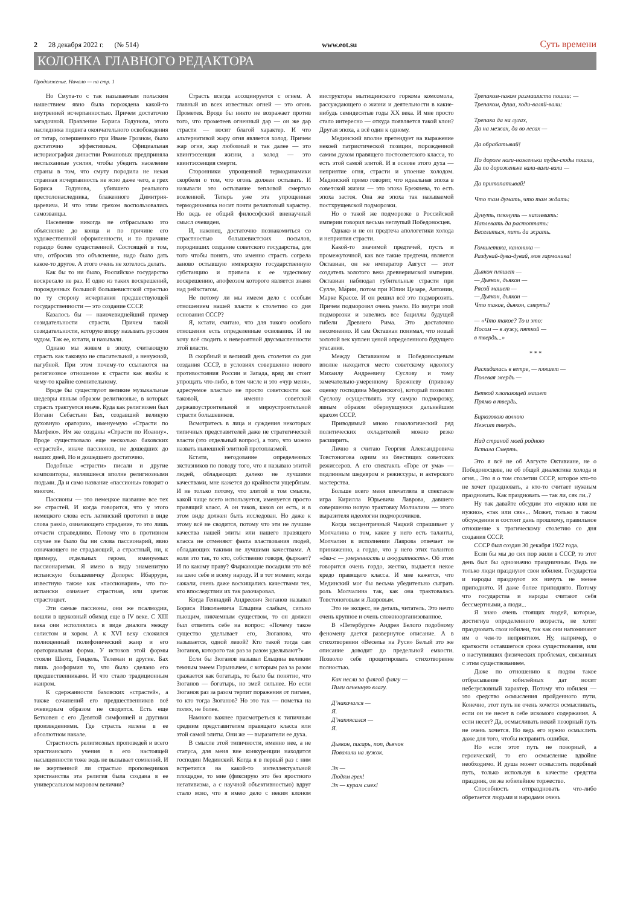2 28 декабря 2022 г. (№ 514) www.eot.su Суть времени
КОЛОНКА ГЛАВНОГО РЕДАКТОРА
Продолжение. Начало — на стр. 1
Но Смута-то с так называемым польским нашествием явно была порождена какой-то внутренней исчерпанностью. Причем достаточно загадочной. Правление Бориса Годунова, этого наследника подвига окончательного освобождения от татар, совершенного при Иване Грозном, было достаточно эффективным. Официальная историография династии Романовых предприняла неслыханные усилия, чтобы убедить население страны в том, что смуту породила не некая странная исчерпанность не ясно даже чего, а грех Бориса Годунова, убившего реального престолонаследника, блаженного Димитрия-царевича. И что этим грехом воспользовались самозванцы.
Население никогда не отбрасывало это объяснение до конца и по причине его художественной оформленности, и по причине гораздо более существенной. Состоящей в том, что, отбросив это объяснение, надо было дать какое-то другое. А этого очень не хотелось делать.
Как бы то ни было, Российское государство воскресало не раз. И одно из таких воскрешений, порожденных большой большевистской страстью по ту сторону исчерпания предшествующей государственности — это создание СССР.
Казалось бы — наиочевиднейший пример созидательности страсти. Причем такой созидательности, которую впору называть русским чудом. Так ее, кстати, и называли.
Однако мы живем в эпоху, считающую страсть как таковую не спасительной, а ненужной, пагубной. При этом почему-то ссылаются на религиозное отношение к страсти как якобы к чему-то крайне сомнительному.
Вроде бы существуют великие музыкальные шедевры явным образом религиозные, в которых страсть трактуется иначе. Куда как религиозен был Иоганн Себастьян Бах, создавший великую духовную ораторию, именуемую «Страсти по Матфею». Им же созданы «Страсти по Иоанну». Вроде существовало еще несколько баховских «страстей», иначе пассионов, не дошедших до наших дней. Но и дошедшего достаточно.
Подобные «страсти» писали и другие композиторы, являвшиеся вполне религиозными людьми. Да и само название «пассионы» говорит о многом.
Пассионы — это немецкое название все тех же страстей. И когда говорится, что у этого немецкого слова есть латинский прототип в виде слова passio, означающего страдание, то это лишь отчасти справедливо. Потому что в противном случае не было бы ни слова пассионарий, явно означающего не страдающий, а страстный, ни, к примеру, отдельных героев, именуемых пассионариями. Я имею в виду знаменитую испанскую большевичку Долорес Ибаррури, известную также как «пассионария», что по-испански означает страстная, или цветок страстоцвет.
Эти самые пассионы, они же псалмодии, вошли в церковный обиход еще в IV веке. С XIII века они исполнялись в виде диалога между солистом и хором. А к XVI веку сложился полноценный полифонический жанр и его ораториальная форма. У истоков этой формы стояли Шютц, Гендель, Телеман и другие. Бах лишь дооформил то, что было сделано его предшественниками. И что стало традиционным жанром.
К сдержанности баховских «страстей», а также сочинений его предшественников всё очевидным образом не сводится. Есть еще Бетховен с его Девятой симфонией и другими произведениями. Где страсть явлена в ее абсолютном накале.
Страстность религиозных проповедей и всего христианского учения в его настоящей насыщенности тоже ведь не вызывает сомнений. И не жертвенной ли страстью проповедников христианства эта религия была создана в ее универсальном мировом величии?
Страсть всегда ассоциируется с огнем. А главный из всех известных огней — это огонь Прометея. Вроде бы никто не возражает против того, что прометеев огненный дар — он же дар страсти — носит благой характер. И что альтернативой жару огня является холод. Причем жар огня, жар любовный и так далее — это квинтэссенция жизни, а холод — это квинтэссенция смерти.
Сторонники упрощенной термодинамики скорбели о том, что огонь должен остывать. И называли это остывание тепловой смертью вселенной. Теперь уже эта упрощенная термодинамика носит почти реликтовый характер. Но ведь ее общий философский вненаучный смысл очевиден.
И, наконец, достаточно познакомиться со страстностью большевистских посылов, породивших создание советского государства, для того чтобы понять, что именно страсть согрела заново остывшую имперскую государственную субстанцию и привела к ее чудесному воскрешению, апофеозом которого является знамя над рейхстагом.
Не потому ли мы имеем дело с особым отношением нашей власти к столетию со дня основания СССР?
Я, кстати, считаю, что для такого особого отношения есть определенные основания. И не хочу всё сводить к невероятной двусмысленности этой власти.
В скорбный и великий день столетия со дня создания СССР, в условиях совершенно нового противостояния России и Запада, вряд ли стоит упрощать что-либо, в том числе и это «чур меня», адресуемое властью не просто советскости как таковой, а именно советской державоустроительной и мироустроительной страсти большевиков.
Всмотритесь в лица и суждения некоторых типичных представителей даже не стратегической власти (это отдельный вопрос), а того, что можно назвать нынешней элитной протоплазмой.
Кстати, негодование определенных экстазников по поводу того, что я называю элитой людей, обладающих далеко не лучшими качествами, мне кажется до крайности ущербным. И не только потому, что элитой в том смысле, какой чаще всего используется, именуется просто правящий класс. А он таков, каков он есть, и в этом виде должен быть исследован. Но даже к этому всё не сводится, потому что эти не лучшие качества нашей элиты или нашего правящего класса не отменяют факта властвования людей, обладающих такими не лучшими качествами. А коли это так, то кто, собственно говоря, фыркает? И по какому праву? Фыркающие посадили это всё на шею себе и всему народу. И в тот момент, когда сажали, очень даже восхищались качествами тех, кто впоследствии их так разочаровал.
Когда Геннадий Андреевич Зюганов называл Бориса Николаевича Ельцина слабым, сильно пьющим, никчемным существом, то он должен был ответить себе на вопрос: «Почему такое существо уделывает его, Зюганова, что называется, одной левой? Кто такой тогда сам Зюганов, которого так раз за разом уделывают?»
Если бы Зюганов называл Ельцина великим темным змеем Горынычем, с которым раз за разом сражается как богатырь, то было бы понятно, что Зюганов — богатырь, но змей сильнее. Но если Зюганов раз за разом терпит поражения от пигмея, то кто тогда Зюганов? Но это так — пометка на полях, не более.
Намного важнее присмотреться к типичным средним представителям правящего класса или этой самой элиты. Они же — выразители ее духа.
В смысле этой типичности, именно нее, а не статуса, для меня вне конкуренции находится господин Мединский. Когда я в первый раз с ним встретился на какой-то интеллектуальной площадке, то мне (фиксирую это без яростного негативизма, а с научной объективностью) вдруг стало ясно, что я имею дело с неким клоном инструктора мытищинского горкома комсомола, рассуждающего о жизни и деятельности в какие-нибудь семидесятые годы XX века. И мне просто стало интересно — откуда появляется такой клон? Другая эпоха, а всё один к одному.
Мединский вполне претендует на выражение некоей патриотической позиции, порожденной самим духом правящего постсоветского класса, то есть этой самой элитой. И в основе этого духа — неприятие огня, страсти и упоение холодом. Мединский прямо говорит, что идеальная эпоха в советской жизни — это эпоха Брежнева, то есть эпоха застоя. Она же эпоха так называемой постхрущевской подморозки.
Но о такой же подморозке в Российской империи говорил весьма неглупый Победоносцев.
Однако и не он предтеча апологетики холода и неприятия страсти.
Какой-то значимой предтечей, пусть и промежуточной, как все такие предтечи, является Октавиан, он же император Август — этот создатель золотого века древнеримской империи. Октавиан наблюдал губительные страсти при Сулле, Ма́рии, потом при Юлии Цезаре, Антонии, Марке Крассе. И он решил всё это подморозить. Причем подморозил очень умело. Но внутри этой подморозки и завелись все бациллы будущей гибели Древнего Рима. Это достаточно несомненно. И сам Октавиан понимал, что новый золотой век куплен ценой определенного будущего угасания.
Между Октавианом и Победоносцевым вполне находится место советскому идеологу Михаилу Андреевичу Суслову и тому замечательно-умеренному Брежневу (привожу оценку господина Мединского), который позволил Суслову осуществлять эту самую подморозку, явным образом обернувшуюся дальнейшим крахом СССР.
Приводимый мною гомологический ряд политических охладителей можно резко расширить.
Лично я считаю Георгия Александровича Товстоногова одним из блестящих советских режиссеров. А его спектакль «Горе от ума» — подлинным шедевром и режиссуры, и актерского мастерства.
Больше всего меня впечатляла в спектакле игра Кирилла Юрьевича Лаврова, давшего совершенно новую трактовку Молчалина — этого выразителя идеологии подморозчиков.
Когда эксцентричный Чацкий спрашивает у Молчалина о том, какие у него есть таланты, Молчалин в исполнении Лаврова отвечает не приниженно, а гордо, что у него этих талантов «два-с — умеренность и аккуратность». Об этом говорится очень гордо, жестко, выдается некое кредо правящего класса. И мне кажется, что Мединский мог бы весьма убедительно сыграть роль Молчалина так, как она трактовалась Товстоноговым и Лавровым.
Это не эксцесс, не деталь, читатель. Это нечто очень крупное и очень сложноорганизованное.
В «Петербурге» Андрея Белого подобному феномену дается развернутое описание. А в стихотворении «Веселье на Руси» Белый это же описание доводит до предельной емкости. Позволю себе процитировать стихотворение полностью.
Как несли за флягой флягу —
Пили огненную влагу.
Д’накачался —
Я.
Д’наплясался —
Я.
Дьякон, писарь, поп, дьячок
Повалили на лужок.
Эх —
Людям грех!
Эх — курам смех!
Трепаком-паком размашисто пошли: —
Трепаком, душа, ходи-валяй-вали:
Трепака да на лугах,
Да на межах, да во лесах —
Да обрабатывай!
По дороге ноги-ноженьки туды-сюды пошли,
Да по дороженьке вали-вали-вали —
Да притопатывай!
Что там думать, что там ждать:
Дунуть, плюнуть — наплевать:
Наплевать да растоптать:
Веселиться, пить да жрать.
Гомилетика, каноника —
Раздувай-дува-дувай, моя гармоника!
Дьякон пляшет —
— Дьякон, дьякон —
Рясой машет —
— Дьякон, дьякон —
Что такое, дьякон, смерть?
— «Что такое? То и это:
Носом — в лужу, пяткой —
в твердь...»
* * *
Раскидалась в ветре, — пляшет —
Полевая жердь —
Веткой хлюпающей машет
Прямо в твердь.
Бирюзовою волною
Нежит твердь.
Над страной моей родною
Встала Смерть.
Это я всё не об Августе Октавиане, не о Победоносцеве, не об общей диалектике холода и огня... Это я о том столетии СССР, которое кто-то не хочет праздновать, а кто-то считает нужным праздновать. Как праздновать — так ли, сяк ли..?
Ну так давайте обсудим это «нужно или не нужно», «так или сяк»... Может, только в таком обсуждении и состоит дань прошлому, правильное отношение к трагическому столетию со дня создания СССР.
СССР был создан 30 декабря 1922 года.
Если бы мы до сих пор жили в СССР, то этот день был бы однозначно праздничным. Ведь не только люди празднуют свои юбилеи. Государства и народы празднуют их ничуть не менее приподнято. И даже более приподнято. Потому что государства и народы считают себя бессмертными, а люди...
Я знаю очень стоящих людей, которые, достигнув определенного возраста, не хотят праздновать свои юбилеи, так как они напоминают им о чем-то неприятном. Ну, например, о краткости оставшегося срока существования, или о наступивших физических проблемах, связанных с этим существованием.
Даже по отношению к людям такое отбрасывание юбилейных дат носит небезусловный характер. Потому что юбилеи — это средство осмысления пройденного пути. Конечно, этот путь не очень хочется осмысливать, если он не несет в себе искомого содержания. А если несет? Да, осмысливать некий позорный путь не очень хочется. Но ведь его нужно осмыслить даже для того, чтобы исправить ошибки.
Но если этот путь не позорный, а героический, то его осмысление вдвойне необходимо. И душа может осмыслить подобный путь, только используя в качестве средства праздник, он же юбилейное торжество.
Способность отпраздновать что-либо обретается людьми и народами очень